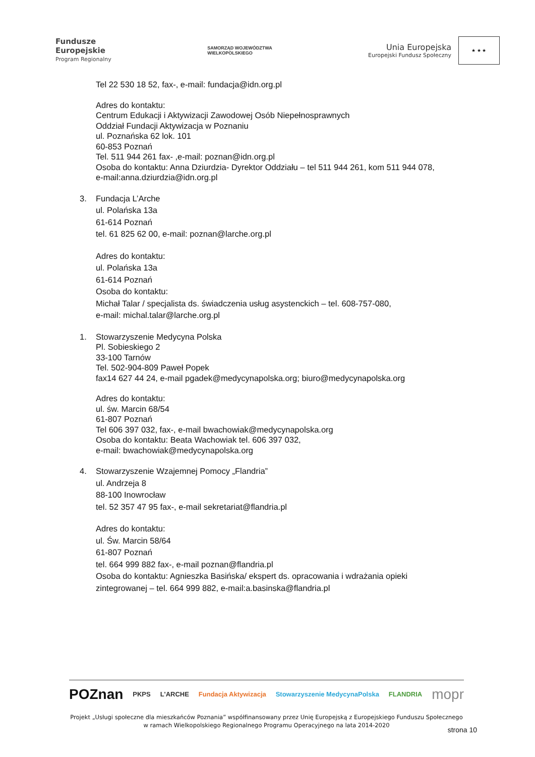Fundusze
Europejskie
Program Regionalny
SAMORZĄD WOJEWÓDZTWA
WIELKOPOLSKIEGO
Unia Europejska
Europejski Fundusz Społeczny
★ ★ ★
Tel 22 530 18 52, fax-, e-mail: fundacja@idn.org.pl
Adres do kontaktu:
Centrum Edukacji i Aktywizacji Zawodowej Osób Niepełnosprawnych
Oddział Fundacji Aktywizacja w Poznaniu
ul. Poznańska 62 lok. 101
60-853 Poznań
Tel. 511 944 261 fax- ,e-mail: poznan@idn.org.pl
Osoba do kontaktu: Anna Dziurdzia- Dyrektor Oddziału – tel 511 944 261, kom 511 944 078,
e-mail:anna.dziurdzia@idn.org.pl
3. Fundacja L’Arche
ul. Polańska 13a
61-614 Poznań
tel. 61 825 62 00, e-mail: poznan@larche.org.pl
Adres do kontaktu:
ul. Polańska 13a
61-614 Poznań
Osoba do kontaktu:
Michał Talar / specjalista ds. świadczenia usług asystenckich – tel. 608-757-080,
e-mail: michal.talar@larche.org.pl
1. Stowarzyszenie Medycyna Polska
Pl. Sobieskiego 2
33-100 Tarnów
Tel. 502-904-809 Paweł Popek
fax14 627 44 24, e-mail pgadek@medycynapolska.org; biuro@medycynapolska.org
Adres do kontaktu:
ul. św. Marcin 68/54
61-807 Poznań
Tel 606 397 032, fax-, e-mail bwachowiak@medycynapolska.org
Osoba do kontaktu: Beata Wachowiak tel. 606 397 032,
e-mail: bwachowiak@medycynapolska.org
4. Stowarzyszenie Wzajemnej Pomocy „Flandria”
ul. Andrzeja 8
88-100 Inowrocław
tel. 52 357 47 95 fax-, e-mail sekretariat@flandria.pl
Adres do kontaktu:
ul. Św. Marcin 58/64
61-807 Poznań
tel. 664 999 882 fax-, e-mail poznan@flandria.pl
Osoba do kontaktu: Agnieszka Basińska/ ekspert ds. opracowania i wdrażania opieki
zintegrowanej – tel. 664 999 882, e-mail:a.basinska@flandria.pl
POZnan PKPS L'ARCHE Fundacja Aktywizacja Stowarzyszenie MedycynaPolska FLANDRIA mopr
Projekt „Usługi społeczne dla mieszkańców Poznania” współfinansowany przez Unię Europejską z Europejskiego Funduszu Społecznego
w ramach Wielkopolskiego Regionalnego Programu Operacyjnego na lata 2014-2020
strona 10